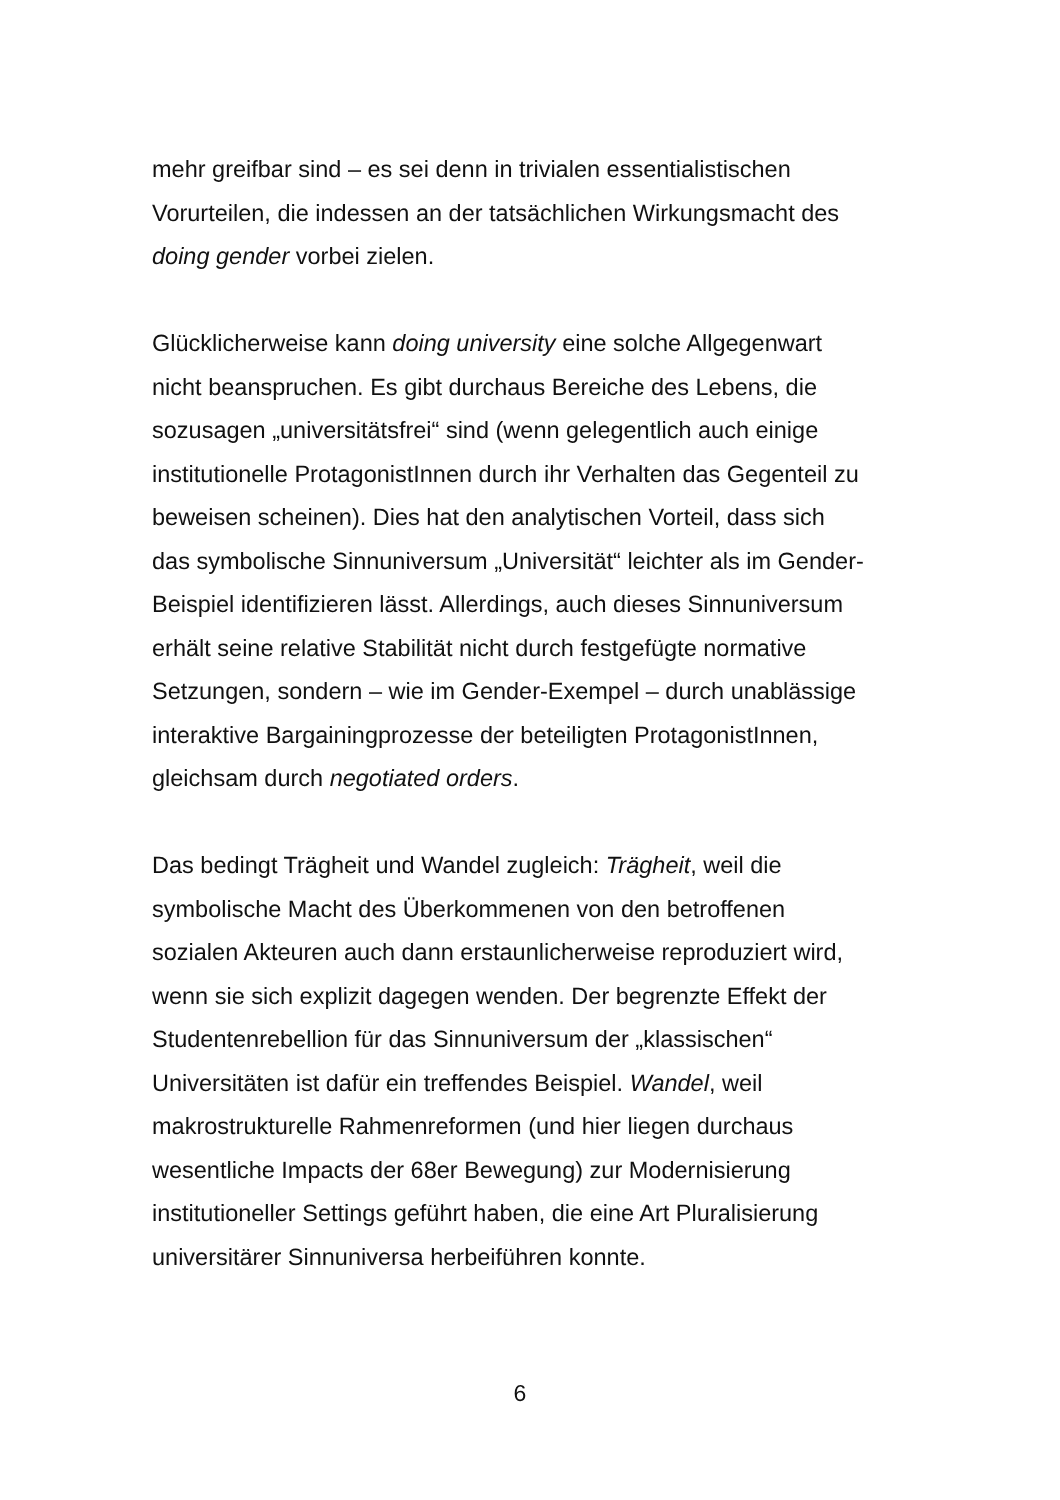mehr greifbar sind – es sei denn in trivialen essentialistischen
Vorurteilen, die indessen an der tatsächlichen Wirkungsmacht des
doing gender vorbei zielen.
Glücklicherweise kann doing university eine solche Allgegenwart
nicht beanspruchen. Es gibt durchaus Bereiche des Lebens, die
sozusagen „universitätsfrei“ sind (wenn gelegentlich auch einige
institutionelle ProtagonistInnen durch ihr Verhalten das Gegenteil zu
beweisen scheinen). Dies hat den analytischen Vorteil, dass sich
das symbolische Sinnuniversum „Universität“ leichter als im Gender-
Beispiel identifizieren lässt. Allerdings, auch dieses Sinnuniversum
erhält seine relative Stabilität nicht durch festgefügte normative
Setzungen, sondern – wie im Gender-Exempel – durch unablässige
interaktive Bargainingprozesse der beteiligten ProtagonistInnen,
gleichsam durch negotiated orders.
Das bedingt Trägheit und Wandel zugleich: Trägheit, weil die
symbolische Macht des Überkommenen von den betroffenen
sozialen Akteuren auch dann erstaunlicherweise reproduziert wird,
wenn sie sich explizit dagegen wenden. Der begrenzte Effekt der
Studentenrebellion für das Sinnuniversum der „klassischen“
Universitäten ist dafür ein treffendes Beispiel. Wandel, weil
makrostrukturelle Rahmenreformen (und hier liegen durchaus
wesentliche Impacts der 68er Bewegung) zur Modernisierung
institutioneller Settings geführt haben, die eine Art Pluralisierung
universitärer Sinnuniversa herbeiführen konnte.
6